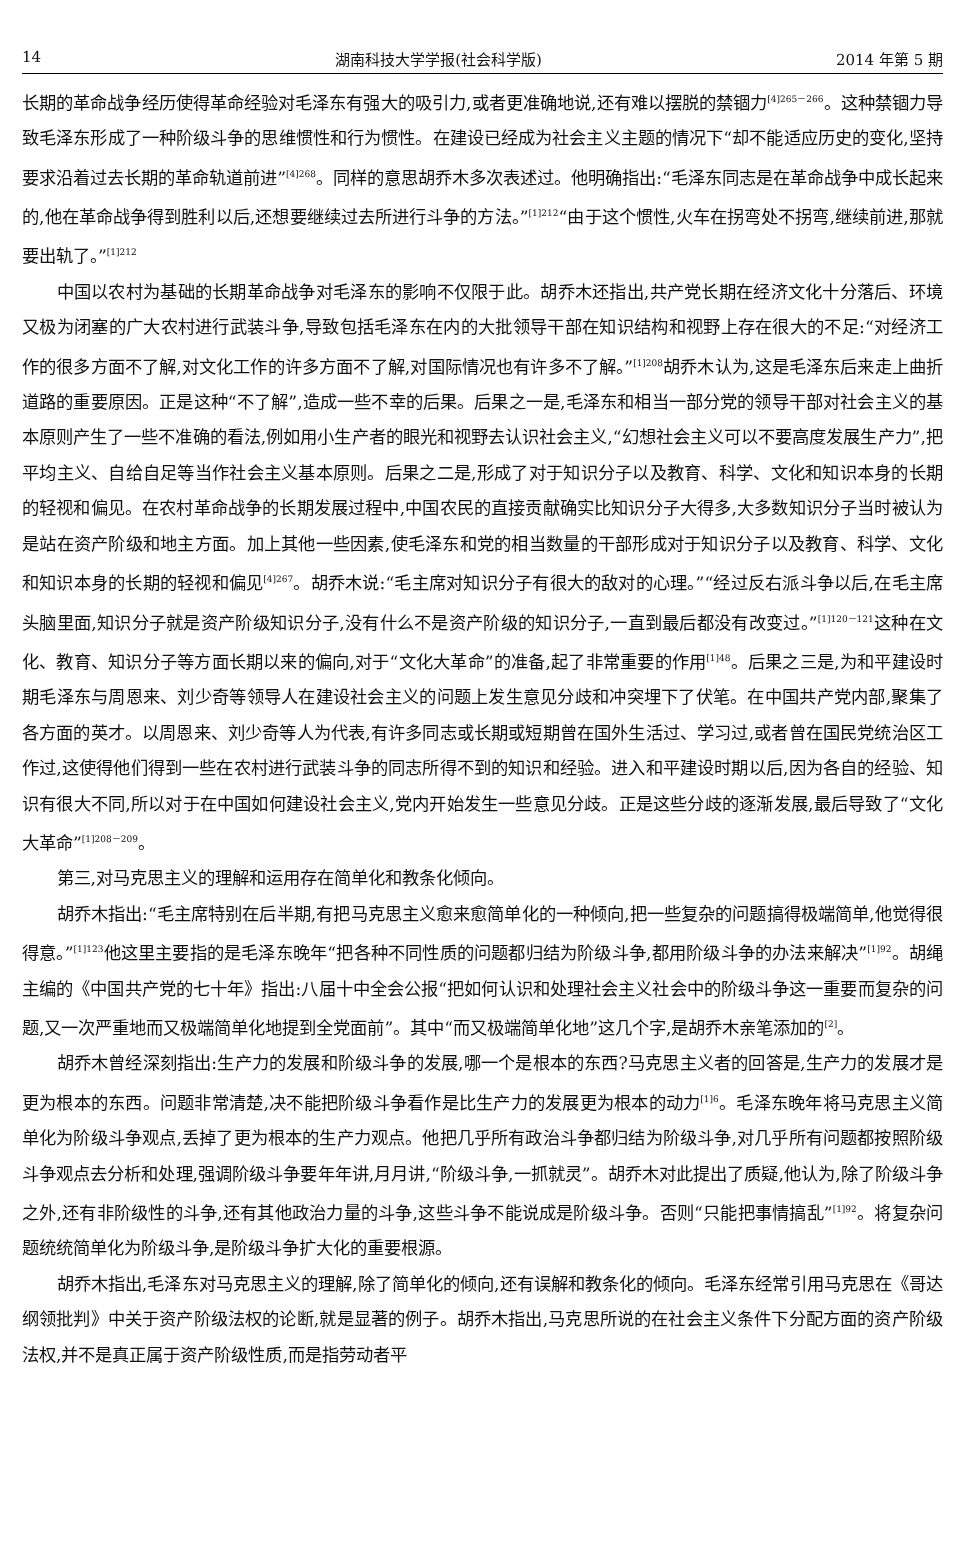14 湖南科技大学学报(社会科学版) 2014 年第 5 期
长期的革命战争经历使得革命经验对毛泽东有强大的吸引力,或者更准确地说,还有难以摆脱的禁锢力<sup>[4]265－266</sup>。这种禁锢力导致毛泽东形成了一种阶级斗争的思维惯性和行为惯性。在建设已经成为社会主义主题的情况下“却不能适应历史的变化,坚持要求沿着过去长期的革命轨道前进”<sup>[4]268</sup>。同样的意思胡乔木多次表述过。他明确指出:“毛泽东同志是在革命战争中成长起来的,他在革命战争得到胜利以后,还想要继续过去所进行斗争的方法。”<sup>[1]212</sup>“由于这个惯性,火车在拐弯处不拐弯,继续前进,那就要出轨了。”<sup>[1]212</sup>
中国以农村为基础的长期革命战争对毛泽东的影响不仅限于此。胡乔木还指出,共产党长期在经济文化十分落后、环境又极为闭塞的广大农村进行武装斗争,导致包括毛泽东在内的大批领导干部在知识结构和视野上存在很大的不足:“对经济工作的很多方面不了解,对文化工作的许多方面不了解,对国际情况也有许多不了解。”<sup>[1]208</sup>胡乔木认为,这是毛泽东后来走上曲折道路的重要原因。正是这种“不了解”,造成一些不幸的后果。后果之一是,毛泽东和相当一部分党的领导干部对社会主义的基本原则产生了一些不准确的看法,例如用小生产者的眼光和视野去认识社会主义,“幻想社会主义可以不要高度发展生产力”,把平均主义、自给自足等当作社会主义基本原则。后果之二是,形成了对于知识分子以及教育、科学、文化和知识本身的长期的轻视和偏见。在农村革命战争的长期发展过程中,中国农民的直接贡献确实比知识分子大得多,大多数知识分子当时被认为是站在资产阶级和地主方面。加上其他一些因素,使毛泽东和党的相当数量的干部形成对于知识分子以及教育、科学、文化和知识本身的长期的轻视和偏见<sup>[4]267</sup>。胡乔木说:“毛主席对知识分子有很大的敌对的心理。”“经过反右派斗争以后,在毛主席头脑里面,知识分子就是资产阶级知识分子,没有什么不是资产阶级的知识分子,一直到最后都没有改变过。”<sup>[1]120－121</sup>这种在文化、教育、知识分子等方面长期以来的偏向,对于“文化大革命”的准备,起了非常重要的作用<sup>[1]48</sup>。后果之三是,为和平建设时期毛泽东与周恩来、刘少奇等领导人在建设社会主义的问题上发生意见分歧和冲突埋下了伏笔。在中国共产党内部,聚集了各方面的英才。以周恩来、刘少奇等人为代表,有许多同志或长期或短期曾在国外生活过、学习过,或者曾在国民党统治区工作过,这使得他们得到一些在农村进行武装斗争的同志所得不到的知识和经验。进入和平建设时期以后,因为各自的经验、知识有很大不同,所以对于在中国如何建设社会主义,党内开始发生一些意见分歧。正是这些分歧的逐渐发展,最后导致了“文化大革命”<sup>[1]208－209</sup>。
第三,对马克思主义的理解和运用存在简单化和教条化倾向。
胡乔木指出:“毛主席特别在后半期,有把马克思主义愈来愈简单化的一种倾向,把一些复杂的问题搞得极端简单,他觉得很得意。”<sup>[1]123</sup>他这里主要指的是毛泽东晚年“把各种不同性质的问题都归结为阶级斗争,都用阶级斗争的办法来解决”<sup>[1]92</sup>。胡绳主编的《中国共产党的七十年》指出:八届十中全会公报“把如何认识和处理社会主义社会中的阶级斗争这一重要而复杂的问题,又一次严重地而又极端简单化地提到全党面前”。其中“而又极端简单化地”这几个字,是胡乔木亲笔添加的<sup>[2]</sup>。
胡乔木曾经深刻指出:生产力的发展和阶级斗争的发展,哪一个是根本的东西?马克思主义者的回答是,生产力的发展才是更为根本的东西。问题非常清楚,决不能把阶级斗争看作是比生产力的发展更为根本的动力<sup>[1]6</sup>。毛泽东晚年将马克思主义简单化为阶级斗争观点,丢掉了更为根本的生产力观点。他把几乎所有政治斗争都归结为阶级斗争,对几乎所有问题都按照阶级斗争观点去分析和处理,强调阶级斗争要年年讲,月月讲,“阶级斗争,一抓就灵”。胡乔木对此提出了质疑,他认为,除了阶级斗争之外,还有非阶级性的斗争,还有其他政治力量的斗争,这些斗争不能说成是阶级斗争。否则“只能把事情搞乱”<sup>[1]92</sup>。将复杂问题统统简单化为阶级斗争,是阶级斗争扩大化的重要根源。
胡乔木指出,毛泽东对马克思主义的理解,除了简单化的倾向,还有误解和教条化的倾向。毛泽东经常引用马克思在《哥达纲领批判》中关于资产阶级法权的论断,就是显著的例子。胡乔木指出,马克思所说的在社会主义条件下分配方面的资产阶级法权,并不是真正属于资产阶级性质,而是指劳动者平